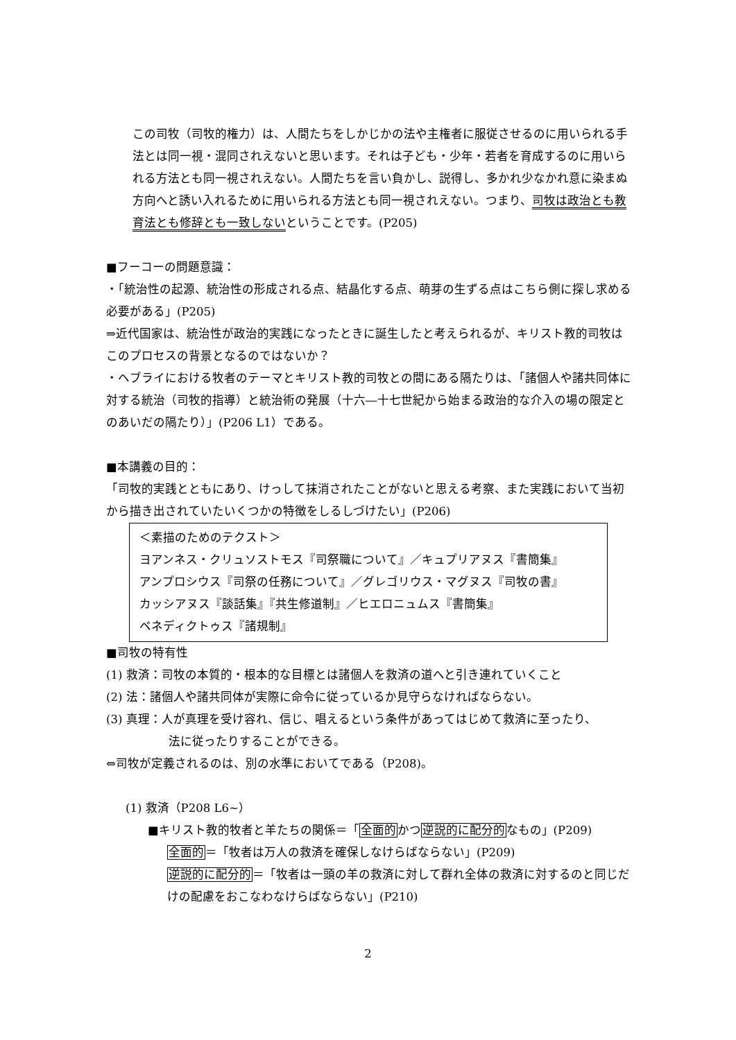この司牧（司牧的権力）は、人間たちをしかじかの法や主権者に服従させるのに用いられる手法とは同一視・混同されえないと思います。それは子ども・少年・若者を育成するのに用いられる方法とも同一視されえない。人間たちを言い負かし、説得し、多かれ少なかれ意に染まぬ方向へと誘い入れるために用いられる方法とも同一視されえない。つまり、司牧は政治とも教育法とも修辞とも一致しないということです。(P205)
■フーコーの問題意識：
・「統治性の起源、統治性の形成される点、結晶化する点、萌芽の生ずる点はこちら側に探し求める必要がある」(P205)
⇒近代国家は、統治性が政治的実践になったときに誕生したと考えられるが、キリスト教的司牧はこのプロセスの背景となるのではないか？
・ヘブライにおける牧者のテーマとキリスト教的司牧との間にある隔たりは、「諸個人や諸共同体に対する統治（司牧的指導）と統治術の発展（十六―十七世紀から始まる政治的な介入の場の限定とのあいだの隔たり）」(P206 L1）である。
■本講義の目的：
「司牧的実践とともにあり、けっして抹消されたことがないと思える考察、また実践において当初から描き出されていたいくつかの特徴をしるしづけたい」(P206)
＜素描のためのテクスト＞
ヨアンネス・クリュソストモス『司祭職について』／キュプリアヌス『書簡集』
アンプロシウス『司祭の任務について』／グレゴリウス・マグヌス『司牧の書』
カッシアヌス『談話集』『共生修道制』／ヒエロニュムス『書簡集』
ベネディクトゥス『諸規制』
■司牧の特有性
(1) 救済：司牧の本質的・根本的な目標とは諸個人を救済の道へと引き連れていくこと
(2) 法：諸個人や諸共同体が実際に命令に従っているか見守らなければならない。
(3) 真理：人が真理を受け容れ、信じ、唱えるという条件があってはじめて救済に至ったり、
法に従ったりすることができる。
⇔司牧が定義されるのは、別の水準においてである（P208)。
(1) 救済（P208 L6~）
■キリスト教的牧者と羊たちの関係＝「全面的かつ逆説的に配分的なもの」(P209)
全面的＝「牧者は万人の救済を確保しなけらばならない」(P209)
逆説的に配分的＝「牧者は一頭の羊の救済に対して群れ全体の救済に対するのと同じだけの配慮をおこなわなけらばならない」(P210)
2